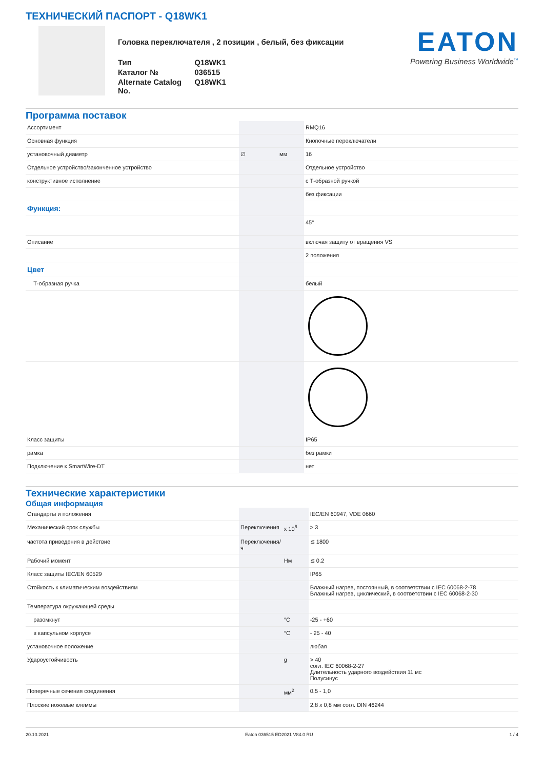ТЕХНИЧЕСКИЙ ПАСПОРТ - Q18WK1
Головка переключателя , 2 позиции , белый, без фиксации
| Тип | Q18WK1 |
| Каталог № | 036515 |
| Alternate Catalog No. | Q18WK1 |
EATON
Powering Business Worldwide<sup>™</sup>
Программа поставок
| Ассортимент | | | RMQ16 |
| Основная функция | | | Кнопочные переключатели |
| установочный диаметр | ∅ | мм | 16 |
| Отдельное устройство/законченное устройство | | | Отдельное устройство |
| конструктивное исполнение | | | с Т-образной ручкой |
| | | | без фиксации |
| Функция: | | | |
| | | | 45° |
| Описание | | | включая защиту от вращения VS |
| | | | 2 положения |
| Цвет | | | |
| Т-образная ручка | | | белый |
| Класс защиты | | | IP65 |
| рамка | | | без рамки |
| Подключение к SmartWire-DT | | | нет |
Технические характеристики
Общая информация
| Стандарты и положения | | | IEC/EN 60947, VDE 0660 |
| Механический срок службы | Переключения | x 10<sup>6</sup> | > 3 |
| частота приведения в действие | Переключения/ ч | | ≦ 1800 |
| Рабочий момент | | Нм | ≦ 0.2 |
| Класс защиты IEC/EN 60529 | | | IP65 |
| Стойкость к климатическим воздействиям | | | Влажный нагрев, постоянный, в соответствии с IEC 60068-2-78 Влажный нагрев, циклический, в соответствии с IEC 60068-2-30 |
| Температура окружающей среды | | | |
| разомкнут | | °C | -25 - +60 |
| в капсульном корпусе | | °C | - 25 - 40 |
| установочное положение | | | любая |
| Удароустойчивость | | g | > 40 согл. IEC 60068-2-27 Длительность ударного воздействия 11 мс Полусинус |
| Поперечные сечения соединения | | мм<sup>2</sup> | 0,5 - 1,0 |
| Плоские ножевые клеммы | | | 2,8 x 0,8 мм согл. DIN 46244 |
20.10.2021 Eaton 036515 ED2021 V84.0 RU 1 / 4